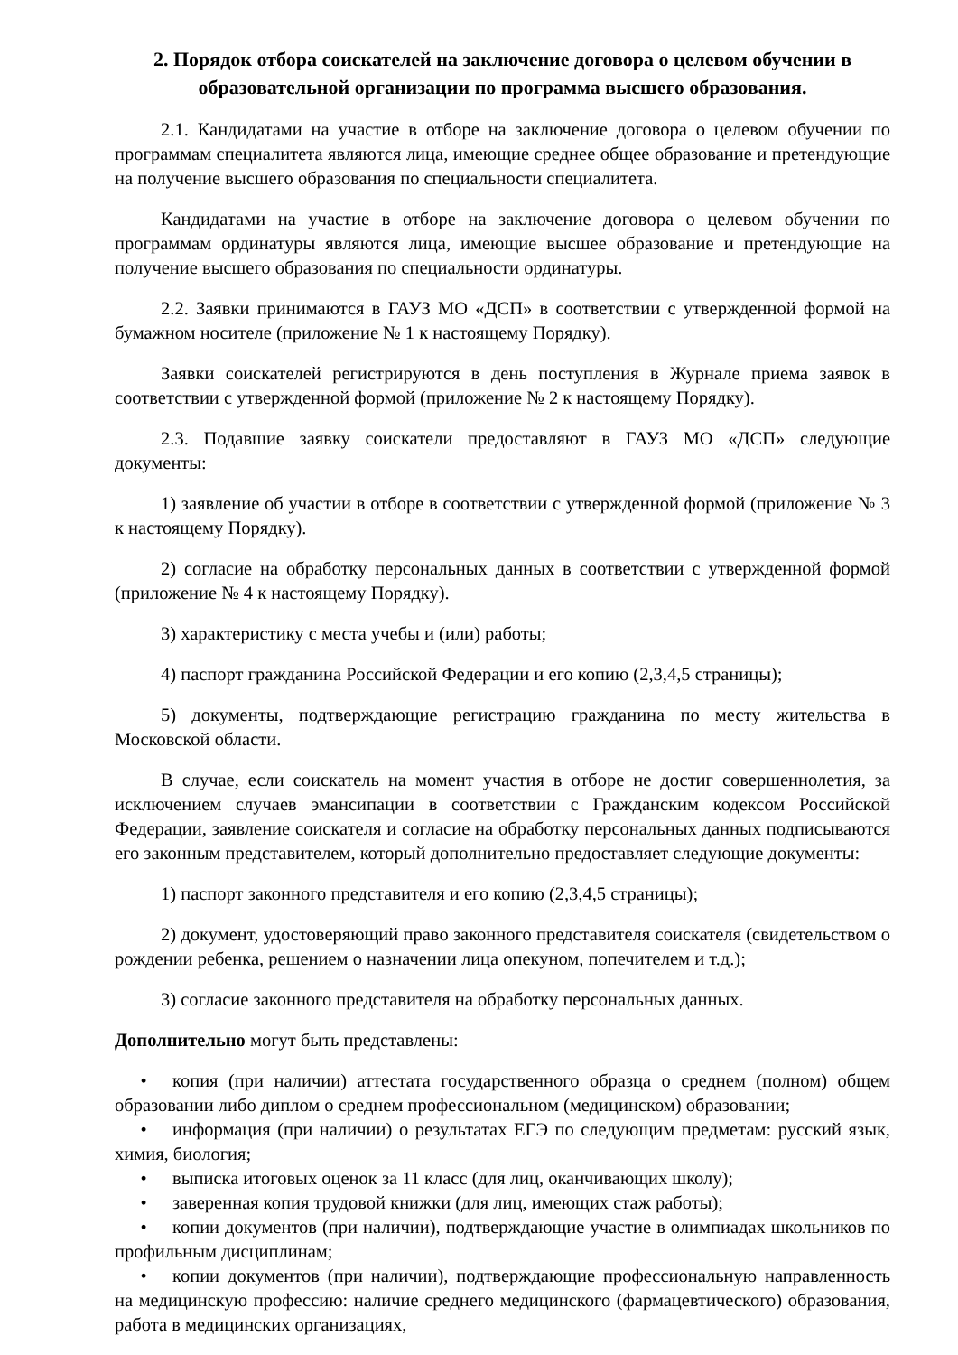2. Порядок отбора соискателей на заключение договора о целевом обучении в образовательной организации по программа высшего образования.
2.1. Кандидатами на участие в отборе на заключение договора о целевом обучении по программам специалитета являются лица, имеющие среднее общее образование и претендующие на получение высшего образования по специальности специалитета.
Кандидатами на участие в отборе на заключение договора о целевом обучении по программам ординатуры являются лица, имеющие высшее образование и претендующие на получение высшего образования по специальности ординатуры.
2.2. Заявки принимаются в ГАУЗ МО «ДСП» в соответствии с утвержденной формой на бумажном носителе (приложение № 1 к настоящему Порядку).
Заявки соискателей регистрируются в день поступления в Журнале приема заявок в соответствии с утвержденной формой (приложение № 2 к настоящему Порядку).
2.3. Подавшие заявку соискатели предоставляют в ГАУЗ МО «ДСП» следующие документы:
1) заявление об участии в отборе в соответствии с утвержденной формой (приложение № 3 к настоящему Порядку).
2) согласие на обработку персональных данных в соответствии с утвержденной формой (приложение № 4 к настоящему Порядку).
3) характеристику с места учебы и (или) работы;
4) паспорт гражданина Российской Федерации и его копию (2,3,4,5 страницы);
5) документы, подтверждающие регистрацию гражданина по месту жительства в Московской области.
В случае, если соискатель на момент участия в отборе не достиг совершеннолетия, за исключением случаев эмансипации в соответствии с Гражданским кодексом Российской Федерации, заявление соискателя и согласие на обработку персональных данных подписываются его законным представителем, который дополнительно предоставляет следующие документы:
1) паспорт законного представителя и его копию (2,3,4,5 страницы);
2) документ, удостоверяющий право законного представителя соискателя (свидетельством о рождении ребенка, решением о назначении лица опекуном, попечителем и т.д.);
3) согласие законного представителя на обработку персональных данных.
Дополнительно могут быть представлены:
• копия (при наличии) аттестата государственного образца о среднем (полном) общем образовании либо диплом о среднем профессиональном (медицинском) образовании;
• информация (при наличии) о результатах ЕГЭ по следующим предметам: русский язык, химия, биология;
• выписка итоговых оценок за 11 класс (для лиц, оканчивающих школу);
• заверенная копия трудовой книжки (для лиц, имеющих стаж работы);
• копии документов (при наличии), подтверждающие участие в олимпиадах школьников по профильным дисциплинам;
• копии документов (при наличии), подтверждающие профессиональную направленность на медицинскую профессию: наличие среднего медицинского (фармацевтического) образования, работа в медицинских организациях,